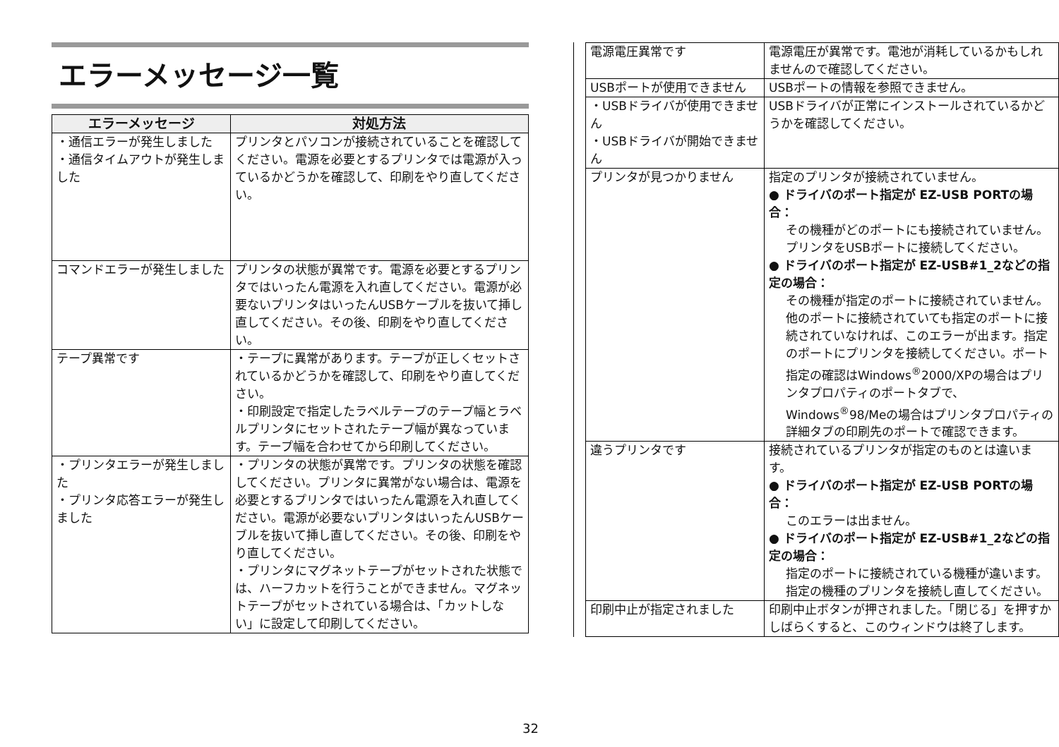エラーメッセージ一覧
| エラーメッセージ | 対処方法 |
| --- | --- |
| ・通信エラーが発生しました ・通信タイムアウトが発生しました | プリンタとパソコンが接続されていることを確認してください。電源を必要とするプリンタでは電源が入っているかどうかを確認して、印刷をやり直してください。 |
| コマンドエラーが発生しました | プリンタの状態が異常です。電源を必要とするプリンタではいったん電源を入れ直してください。電源が必要ないプリンタはいったんUSBケーブルを抜いて挿し直してください。その後、印刷をやり直してください。 |
| テープ異常です | ・テープに異常があります。テープが正しくセットされているかどうかを確認して、印刷をやり直してください。 ・印刷設定で指定したラベルテープのテープ幅とラベルプリンタにセットされたテープ幅が異なっています。テープ幅を合わせてから印刷してください。 |
| ・プリンタエラーが発生しました ・プリンタ応答エラーが発生しました | ・プリンタの状態が異常です。プリンタの状態を確認してください。プリンタに異常がない場合は、電源を必要とするプリンタではいったん電源を入れ直してください。電源が必要ないプリンタはいったんUSBケーブルを抜いて挿し直してください。その後、印刷をやり直してください。 ・プリンタにマグネットテープがセットされた状態では、ハーフカットを行うことができません。マグネットテープがセットされている場合は、「カットしない」に設定して印刷してください。 |
| 電源電圧異常です | 電源電圧が異常です。電池が消耗しているかもしれませんので確認してください。 |
| USBポートが使用できません | USBポートの情報を参照できません。 |
| ・USBドライバが使用できません ・USBドライバが開始できません | USBドライバが正常にインストールされているかどうかを確認してください。 |
| プリンタが見つかりません | 指定のプリンタが接続されていません。 ● ドライバのポート指定が EZ-USB PORTの場合： その機種がどのポートにも接続されていません。プリンタをUSBポートに接続してください。 ● ドライバのポート指定が EZ-USB#1_2などの指定の場合： その機種が指定のポートに接続されていません。他のポートに接続されていても指定のポートに接続されていなければ、このエラーが出ます。指定のポートにプリンタを接続してください。ポート指定の確認はWindows<sup>®</sup>2000/XPの場合はプリンタプロパティのポートタブで、Windows<sup>®</sup>98/Meの場合はプリンタプロパティの詳細タブの印刷先のポートで確認できます。 |
| 違うプリンタです | 接続されているプリンタが指定のものとは違います。 ● ドライバのポート指定が EZ-USB PORTの場合： このエラーは出ません。 ● ドライバのポート指定が EZ-USB#1_2などの指定の場合： 指定のポートに接続されている機種が違います。指定の機種のプリンタを接続し直してください。 |
| 印刷中止が指定されました | 印刷中止ボタンが押されました。「閉じる」を押すかしばらくすると、このウィンドウは終了します。 |
32